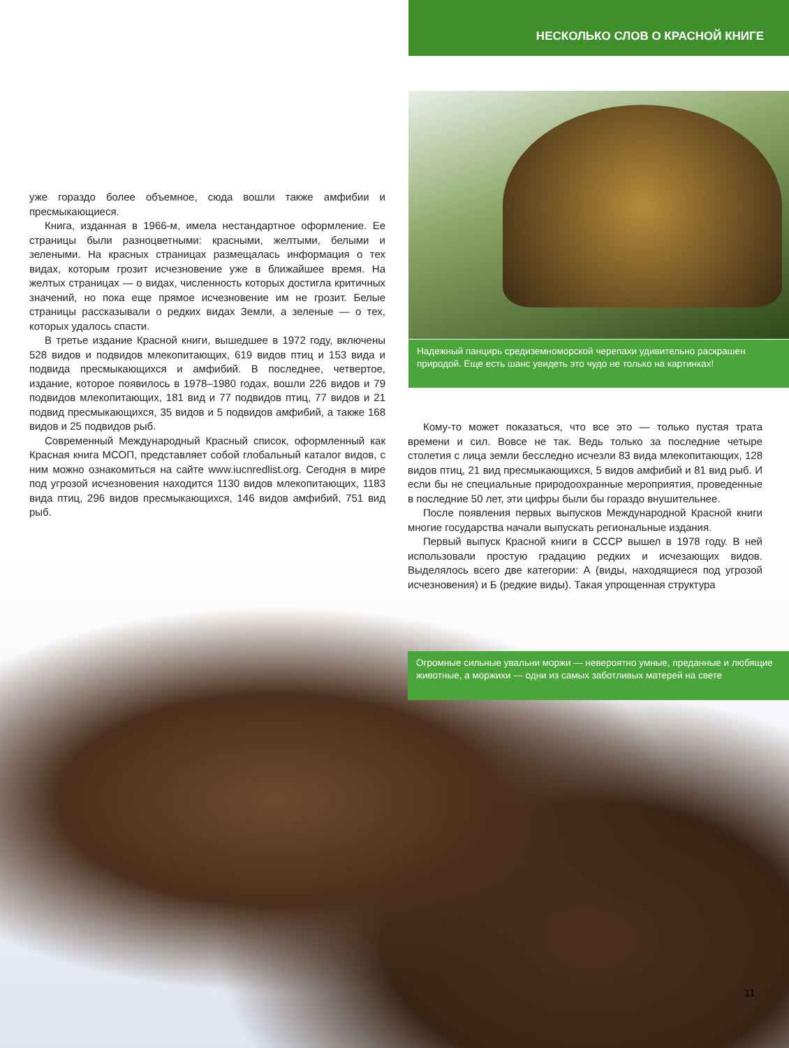НЕСКОЛЬКО СЛОВ О КРАСНОЙ КНИГЕ
уже гораздо более объемное, сюда вошли также амфибии и пресмыкающиеся.
Книга, изданная в 1966-м, имела нестандартное оформление. Ее страницы были разноцветными: красными, желтыми, белыми и зелеными. На красных страницах размещалась информация о тех видах, которым грозит исчезновение уже в ближайшее время. На желтых страницах — о видах, численность которых достигла критичных значений, но пока еще прямое исчезновение им не грозит. Белые страницы рассказывали о редких видах Земли, а зеленые — о тех, которых удалось спасти.
В третье издание Красной книги, вышедшее в 1972 году, включены 528 видов и подвидов млекопитающих, 619 видов птиц и 153 вида и подвида пресмыкающихся и амфибий. В последнее, четвертое, издание, которое появилось в 1978–1980 годах, вошли 226 видов и 79 подвидов млекопитающих, 181 вид и 77 подвидов птиц, 77 видов и 21 подвид пресмыкающихся, 35 видов и 5 подвидов амфибий, а также 168 видов и 25 подвидов рыб.
Современный Международный Красный список, оформленный как Красная книга МСОП, представляет собой глобальный каталог видов, с ним можно ознакомиться на сайте www.iucnredlist.org. Сегодня в мире под угрозой исчезновения находится 1130 видов млекопитающих, 1183 вида птиц, 296 видов пресмыкающихся, 146 видов амфибий, 751 вид рыб.
Надежный панцирь средиземноморской черепахи удивительно раскрашен природой. Еще есть шанс увидеть это чудо не только на картинках!
Кому-то может показаться, что все это — только пустая трата времени и сил. Вовсе не так. Ведь только за последние четыре столетия с лица земли бесследно исчезли 83 вида млекопитающих, 128 видов птиц, 21 вид пресмыкающихся, 5 видов амфибий и 81 вид рыб. И если бы не специальные природоохранные мероприятия, проведенные в последние 50 лет, эти цифры были бы гораздо внушительнее.
После появления первых выпусков Международной Красной книги многие государства начали выпускать региональные издания.
Первый выпуск Красной книги в СССР вышел в 1978 году. В ней использовали простую градацию редких и исчезающих видов. Выделялось всего две категории: А (виды, находящиеся под угрозой исчезновения) и Б (редкие виды). Такая упрощенная структура
Огромные сильные увальни моржи — невероятно умные, преданные и любящие животные, а моржихи — одни из самых заботливых матерей на свете
11